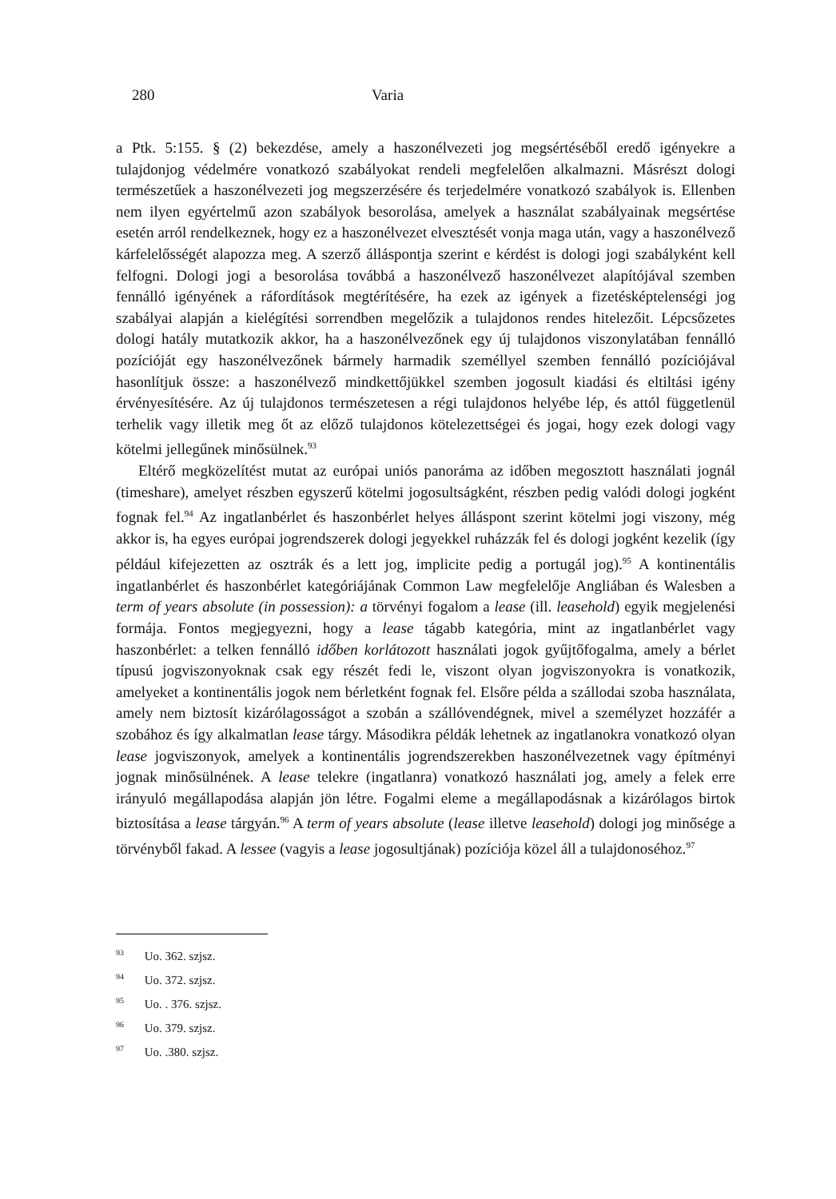280 Varia
a Ptk. 5:155. § (2) bekezdése, amely a haszonélvezeti jog megsértéséből eredő igényekre a tulajdonjog védelmére vonatkozó szabályokat rendeli megfelelően alkalmazni. Másrészt dologi természetűek a haszonélvezeti jog megszerzésére és terjedelmére vonatkozó szabályok is. Ellenben nem ilyen egyértelmű azon szabályok besorolása, amelyek a használat szabályainak megsértése esetén arról rendelkeznek, hogy ez a haszonélvezet elvesztését vonja maga után, vagy a haszonélvező kárfelelősségét alapozza meg. A szerző álláspontja szerint e kérdést is dologi jogi szabályként kell felfogni. Dologi jogi a besorolása továbbá a haszonélvező haszonélvezet alapítójával szemben fennálló igényének a ráfordítások megtérítésére, ha ezek az igények a fizetésképtelenségi jog szabályai alapján a kielégítési sorrendben megelőzik a tulajdonos rendes hitelezőit. Lépcsőzetes dologi hatály mutatkozik akkor, ha a haszonélvezőnek egy új tulajdonos viszonylatában fennálló pozícióját egy haszonélvezőnek bármely harmadik személlyel szemben fennálló pozíciójával hasonlítjuk össze: a haszonélvező mindkettőjükkel szemben jogosult kiadási és eltiltási igény érvényesítésére. Az új tulajdonos természetesen a régi tulajdonos helyébe lép, és attól függetlenül terhelik vagy illetik meg őt az előző tulajdonos kötelezettségei és jogai, hogy ezek dologi vagy kötelmi jellegűnek minősülnek.<sup>93</sup>
Eltérő megközelítést mutat az európai uniós panoráma az időben megosztott használati jognál (timeshare), amelyet részben egyszerű kötelmi jogosultságként, részben pedig valódi dologi jogként fognak fel.<sup>94</sup> Az ingatlanbérlet és haszonbérlet helyes álláspont szerint kötelmi jogi viszony, még akkor is, ha egyes európai jogrendszerek dologi jegyekkel ruházzák fel és dologi jogként kezelik (így például kifejezetten az osztrák és a lett jog, implicite pedig a portugál jog).<sup>95</sup> A kontinentális ingatlanbérlet és haszonbérlet kategóriájának Common Law megfelelője Angliában és Walesben a term of years absolute (in possession): a törvényi fogalom a lease (ill. leasehold) egyik megjelenési formája. Fontos megjegyezni, hogy a lease tágabb kategória, mint az ingatlanbérlet vagy haszonbérlet: a telken fennálló időben korlátozott használati jogok gyűjtőfogalma, amely a bérlet típusú jogviszonyoknak csak egy részét fedi le, viszont olyan jogviszonyokra is vonatkozik, amelyeket a kontinentális jogok nem bérletként fognak fel. Elsőre példa a szállodai szoba használata, amely nem biztosít kizárólagosságot a szobán a szállóvendégnek, mivel a személyzet hozzáfér a szobához és így alkalmatlan lease tárgy. Másodikra példák lehetnek az ingatlanokra vonatkozó olyan lease jogviszonyok, amelyek a kontinentális jogrendszerekben haszonélvezetnek vagy építményi jognak minősülnének. A lease telekre (ingatlanra) vonatkozó használati jog, amely a felek erre irányuló megállapodása alapján jön létre. Fogalmi eleme a megállapodásnak a kizárólagos birtok biztosítása a lease tárgyán.<sup>96</sup> A term of years absolute (lease illetve leasehold) dologi jog minősége a törvényből fakad. A lessee (vagyis a lease jogosultjának) pozíciója közel áll a tulajdonoséhoz.<sup>97</sup>
<sup>93</sup> Uo. 362. szjsz.
<sup>94</sup> Uo. 372. szjsz.
<sup>95</sup> Uo. . 376. szjsz.
<sup>96</sup> Uo. 379. szjsz.
<sup>97</sup> Uo. .380. szjsz.